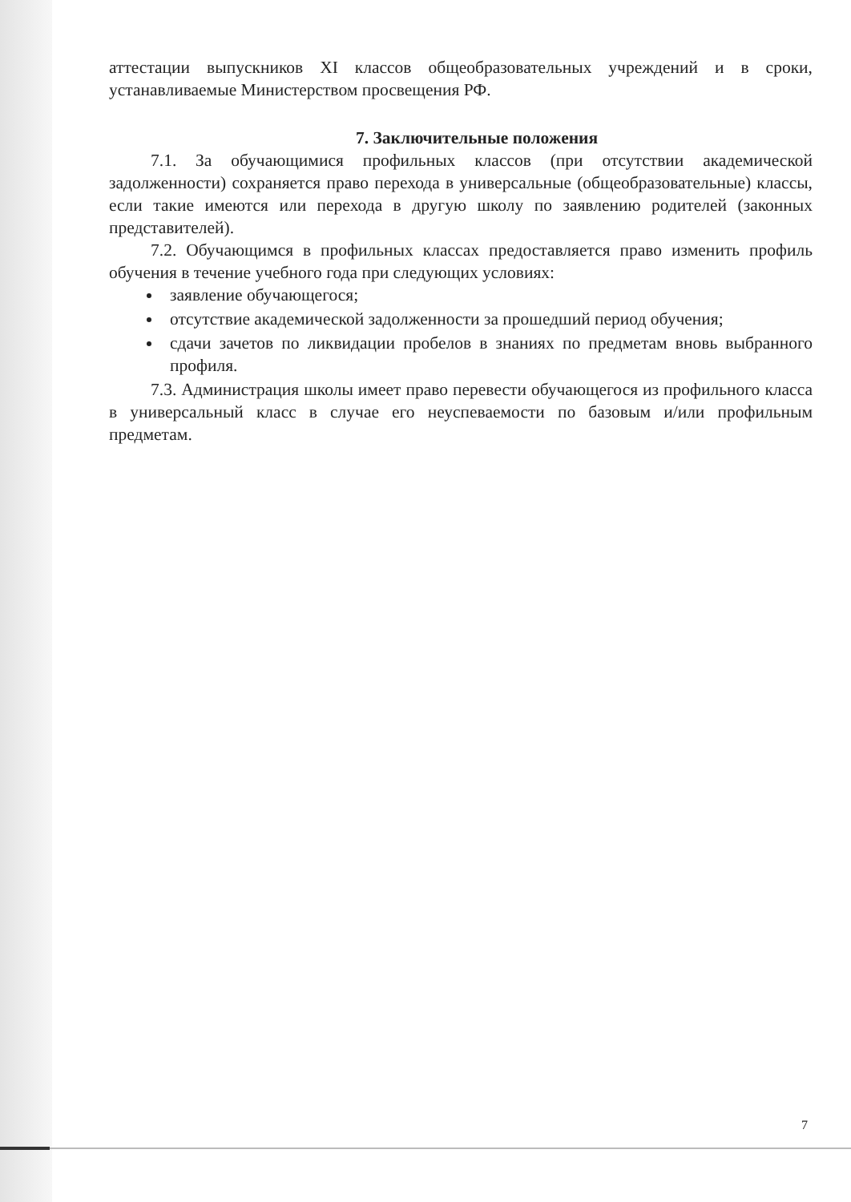аттестации выпускников XI классов общеобразовательных учреждений и в сроки, устанавливаемые Министерством просвещения РФ.
7. Заключительные положения
7.1. За обучающимися профильных классов (при отсутствии академической задолженности) сохраняется право перехода в универсальные (общеобразовательные) классы, если такие имеются или перехода в другую школу по заявлению родителей (законных представителей).
7.2. Обучающимся в профильных классах предоставляется право изменить профиль обучения в течение учебного года при следующих условиях:
заявление обучающегося;
отсутствие академической задолженности за прошедший период обучения;
сдачи зачетов по ликвидации пробелов в знаниях по предметам вновь выбранного профиля.
7.3. Администрация школы имеет право перевести обучающегося из профильного класса в универсальный класс в случае его неуспеваемости по базовым и/или профильным предметам.
7